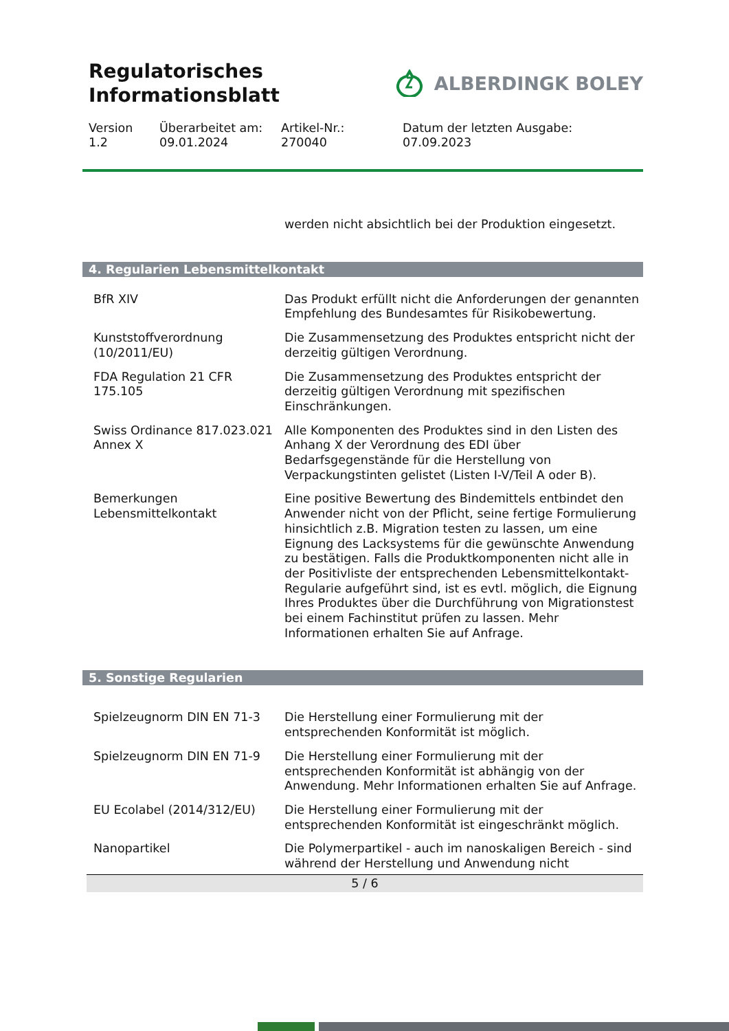Regulatorisches
Informationsblatt
ALBERDINGK BOLEY
Version
1.2
Überarbeitet am:
09.01.2024
Artikel-Nr.:
270040
Datum der letzten Ausgabe:
07.09.2023
| | werden nicht absichtlich bei der Produktion eingesetzt. |
4. Regularien Lebensmittelkontakt
| BfR XIV | Das Produkt erfüllt nicht die Anforderungen der genannten Empfehlung des Bundesamtes für Risikobewertung. |
| Kunststoffverordnung (10/2011/EU) | Die Zusammensetzung des Produktes entspricht nicht der derzeitig gültigen Verordnung. |
| FDA Regulation 21 CFR 175.105 | Die Zusammensetzung des Produktes entspricht der derzeitig gültigen Verordnung mit spezifischen Einschränkungen. |
| Swiss Ordinance 817.023.021 Annex X | Alle Komponenten des Produktes sind in den Listen des Anhang X der Verordnung des EDI über Bedarfsgegenstände für die Herstellung von Verpackungstinten gelistet (Listen I-V/Teil A oder B). |
| Bemerkungen Lebensmittelkontakt | Eine positive Bewertung des Bindemittels entbindet den Anwender nicht von der Pflicht, seine fertige Formulierung hinsichtlich z.B. Migration testen zu lassen, um eine Eignung des Lacksystems für die gewünschte Anwendung zu bestätigen. Falls die Produktkomponenten nicht alle in der Positivliste der entsprechenden Lebensmittelkontakt-Regularie aufgeführt sind, ist es evtl. möglich, die Eignung Ihres Produktes über die Durchführung von Migrationstest bei einem Fachinstitut prüfen zu lassen. Mehr Informationen erhalten Sie auf Anfrage. |
5. Sonstige Regularien
| Spielzeugnorm DIN EN 71-3 | Die Herstellung einer Formulierung mit der entsprechenden Konformität ist möglich. |
| Spielzeugnorm DIN EN 71-9 | Die Herstellung einer Formulierung mit der entsprechenden Konformität ist abhängig von der Anwendung. Mehr Informationen erhalten Sie auf Anfrage. |
| EU Ecolabel (2014/312/EU) | Die Herstellung einer Formulierung mit der entsprechenden Konformität ist eingeschränkt möglich. |
| Nanopartikel | Die Polymerpartikel - auch im nanoskaligen Bereich - sind während der Herstellung und Anwendung nicht |
5 / 6